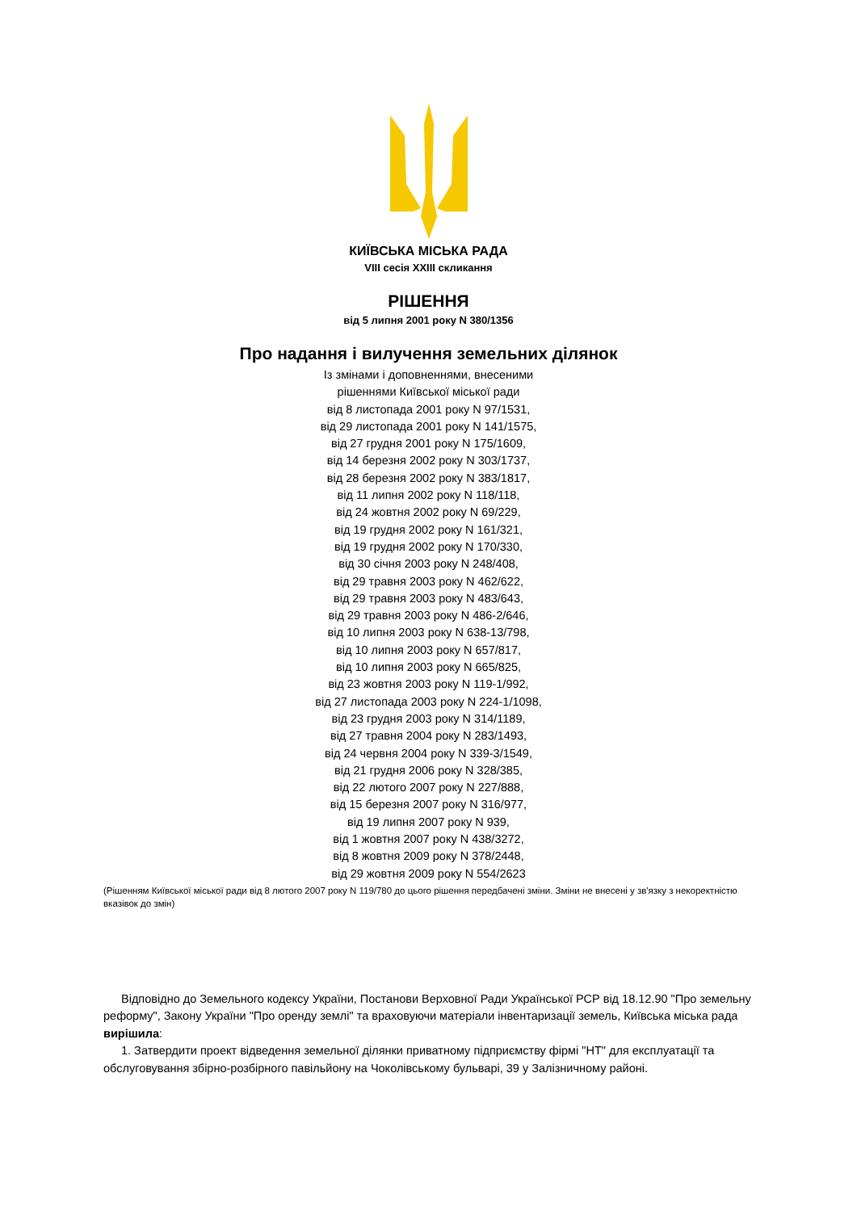КИЇВСЬКА МІСЬКА РАДА
VIII сесія XXIII скликання
РІШЕННЯ
від 5 липня 2001 року N 380/1356
Про надання і вилучення земельних ділянок
Із змінами і доповненнями, внесеними
рішеннями Київської міської ради
від 8 листопада 2001 року N 97/1531,
від 29 листопада 2001 року N 141/1575,
від 27 грудня 2001 року N 175/1609,
від 14 березня 2002 року N 303/1737,
від 28 березня 2002 року N 383/1817,
від 11 липня 2002 року N 118/118,
від 24 жовтня 2002 року N 69/229,
від 19 грудня 2002 року N 161/321,
від 19 грудня 2002 року N 170/330,
від 30 січня 2003 року N 248/408,
від 29 травня 2003 року N 462/622,
від 29 травня 2003 року N 483/643,
від 29 травня 2003 року N 486-2/646,
від 10 липня 2003 року N 638-13/798,
від 10 липня 2003 року N 657/817,
від 10 липня 2003 року N 665/825,
від 23 жовтня 2003 року N 119-1/992,
від 27 листопада 2003 року N 224-1/1098,
від 23 грудня 2003 року N 314/1189,
від 27 травня 2004 року N 283/1493,
від 24 червня 2004 року N 339-3/1549,
від 21 грудня 2006 року N 328/385,
від 22 лютого 2007 року N 227/888,
від 15 березня 2007 року N 316/977,
від 19 липня 2007 року N 939,
від 1 жовтня 2007 року N 438/3272,
від 8 жовтня 2009 року N 378/2448,
від 29 жовтня 2009 року N 554/2623
(Рішенням Київської міської ради від 8 лютого 2007 року N 119/780 до цього рішення передбачені зміни. Зміни не внесені у зв'язку з некоректністю вказівок до змін)
Відповідно до Земельного кодексу України, Постанови Верховної Ради Української РСР від 18.12.90 "Про земельну реформу", Закону України "Про оренду землі" та враховуючи матеріали інвентаризації земель, Київська міська рада вирішила:
1. Затвердити проект відведення земельної ділянки приватному підприємству фірмі "НТ" для експлуатації та обслуговування збірно-розбірного павільйону на Чоколівському бульварі, 39 у Залізничному районі.